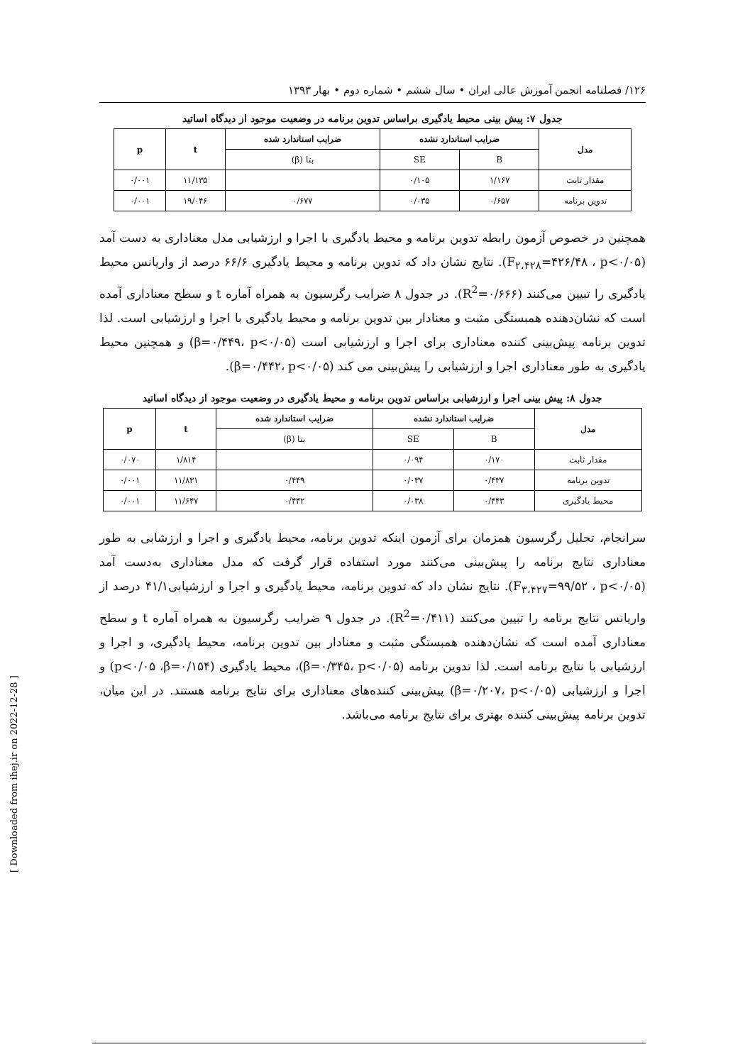۱۲۶/ فصلنامه انجمن آموزش عالی ایران • سال ششم • شماره دوم • بهار ۱۳۹۳
جدول ۷: پیش بینی محیط یادگیری براساس تدوین برنامه در وضعیت موجود از دیدگاه اساتید
| مدل | ضرایب استاندارد نشده | | ضرایب استاندارد شده | t | p |
| --- | --- | --- | --- | --- | --- |
| | B | SE | بتا (β) | | |
| مقدار ثابت | ۱/۱۶۷ | ۰/۱۰۵ | | ۱۱/۱۳۵ | ۰/۰۰۱ |
| تدوین برنامه | ۰/۶۵۷ | ۰/۰۳۵ | ۰/۶۷۷ | ۱۹/۰۴۶ | ۰/۰۰۱ |
همچنین در خصوص آزمون رابطه تدوین برنامه و محیط یادگیری با اجرا و ارزشیابی مدل معناداری به دست آمد (F<sub>۲،۴۲۸</sub>=۴۲۶/۴۸ ، p<۰/۰۵). نتایج نشان داد که تدوین برنامه و محیط یادگیری ۶۶/۶ درصد از واریانس محیط یادگیری را تبیین می‌کنند (R<sup>2</sup>=۰/۶۶۶). در جدول ۸ ضرایب رگرسیون به همراه آماره t و سطح معناداری آمده است که نشان‌دهنده همبستگی مثبت و معنادار بین تدوین برنامه و محیط یادگیری با اجرا و ارزشیابی است. لذا تدوین برنامه پیش‌بینی کننده معناداری برای اجرا و ارزشیابی است (β=۰/۴۴۹، p<۰/۰۵) و همچنین محیط یادگیری به طور معناداری اجرا و ارزشیابی را پیش‌بینی می کند (β=۰/۴۴۲، p<۰/۰۵).
جدول ۸: پیش بینی اجرا و ارزشیابی براساس تدوین برنامه و محیط یادگیری در وضعیت موجود از دیدگاه اساتید
| مدل | ضرایب استاندارد نشده | | ضرایب استاندارد شده | t | p |
| --- | --- | --- | --- | --- | --- |
| | B | SE | بتا (β) | | |
| مقدار ثابت | ۰/۱۷۰ | ۰/۰۹۴ | | ۱/۸۱۴ | ۰/۰۷۰ |
| تدوین برنامه | ۰/۴۳۷ | ۰/۰۳۷ | ۰/۴۴۹ | ۱۱/۸۳۱ | ۰/۰۰۱ |
| محیط یادگیری | ۰/۴۴۳ | ۰/۰۳۸ | ۰/۴۴۲ | ۱۱/۶۴۷ | ۰/۰۰۱ |
سرانجام، تحلیل رگرسیون همزمان برای آزمون اینکه تدوین برنامه، محیط یادگیری و اجرا و ارزشابی به طور معناداری نتایج برنامه را پیش‌بینی می‌کنند مورد استفاده قرار گرفت که مدل معناداری به‌دست آمد (F<sub>۳،۴۲۷</sub>=۹۹/۵۲ ، p<۰/۰۵). نتایج نشان داد که تدوین برنامه، محیط یادگیری و اجرا و ارزشیابی۴۱/۱ درصد از واریانس نتایج برنامه را تبیین می‌کنند (R<sup>2</sup>=۰/۴۱۱). در جدول ۹ ضرایب رگرسیون به همراه آماره t و سطح معناداری آمده است که نشان‌دهنده همبستگی مثبت و معنادار بین تدوین برنامه، محیط یادگیری، و اجرا و ارزشیابی با نتایج برنامه است. لذا تدوین برنامه (β=۰/۳۴۵، p<۰/۰۵)، محیط یادگیری (p<۰/۰۵ ،β=۰/۱۵۴) و اجرا و ارزشیابی (β=۰/۲۰۷، p<۰/۰۵) پیش‌بینی کننده‌های معناداری برای نتایج برنامه هستند. در این میان، تدوین برنامه پیش‌بینی کننده بهتری برای نتایج برنامه می‌باشد.
[ Downloaded from ihej.ir on 2022-12-28 ]